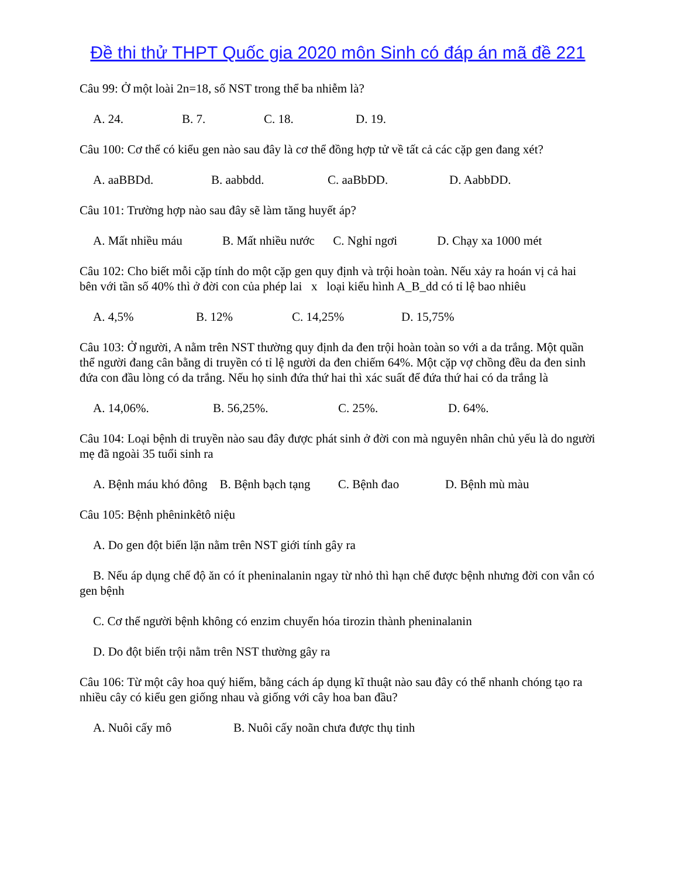Đề thi thử THPT Quốc gia 2020 môn Sinh có đáp án mã đề 221
Câu 99: Ở một loài 2n=18, số NST trong thể ba nhiễm là?
A. 24. B. 7. C. 18. D. 19.
Câu 100: Cơ thể có kiểu gen nào sau đây là cơ thể đồng hợp tử về tất cả các cặp gen đang xét?
A. aaBBDd. B. aabbdd. C. aaBbDD. D. AabbDD.
Câu 101: Trường hợp nào sau đây sẽ làm tăng huyết áp?
A. Mất nhiều máu B. Mất nhiều nước C. Nghỉ ngơi D. Chạy xa 1000 mét
Câu 102: Cho biết mỗi cặp tính do một cặp gen quy định và trội hoàn toàn. Nếu xảy ra hoán vị cả hai bên với tần số 40% thì ở đời con của phép lai x loại kiểu hình A_B_dd có tỉ lệ bao nhiêu
A. 4,5% B. 12% C. 14,25% D. 15,75%
Câu 103: Ở người, A nằm trên NST thường quy định da đen trội hoàn toàn so với a da trắng. Một quần thể người đang cân bằng di truyền có tỉ lệ người da đen chiếm 64%. Một cặp vợ chồng đều da đen sinh đứa con đầu lòng có da trắng. Nếu họ sinh đứa thứ hai thì xác suất để đứa thứ hai có da trắng là
A. 14,06%. B. 56,25%. C. 25%. D. 64%.
Câu 104: Loại bệnh di truyền nào sau đây được phát sinh ở đời con mà nguyên nhân chủ yếu là do người mẹ đã ngoài 35 tuổi sinh ra
A. Bệnh máu khó đông B. Bệnh bạch tạng C. Bệnh đao D. Bệnh mù màu
Câu 105: Bệnh phêninkêtô niệu
A. Do gen đột biến lặn nằm trên NST giới tính gây ra
B. Nếu áp dụng chế độ ăn có ít pheninalanin ngay từ nhỏ thì hạn chế được bệnh nhưng đời con vẫn có gen bệnh
C. Cơ thể người bệnh không có enzim chuyển hóa tirozin thành pheninalanin
D. Do đột biến trội nằm trên NST thường gây ra
Câu 106: Từ một cây hoa quý hiếm, bằng cách áp dụng kĩ thuật nào sau đây có thể nhanh chóng tạo ra nhiều cây có kiểu gen giống nhau và giống với cây hoa ban đầu?
A. Nuôi cấy mô B. Nuôi cấy noãn chưa được thụ tinh